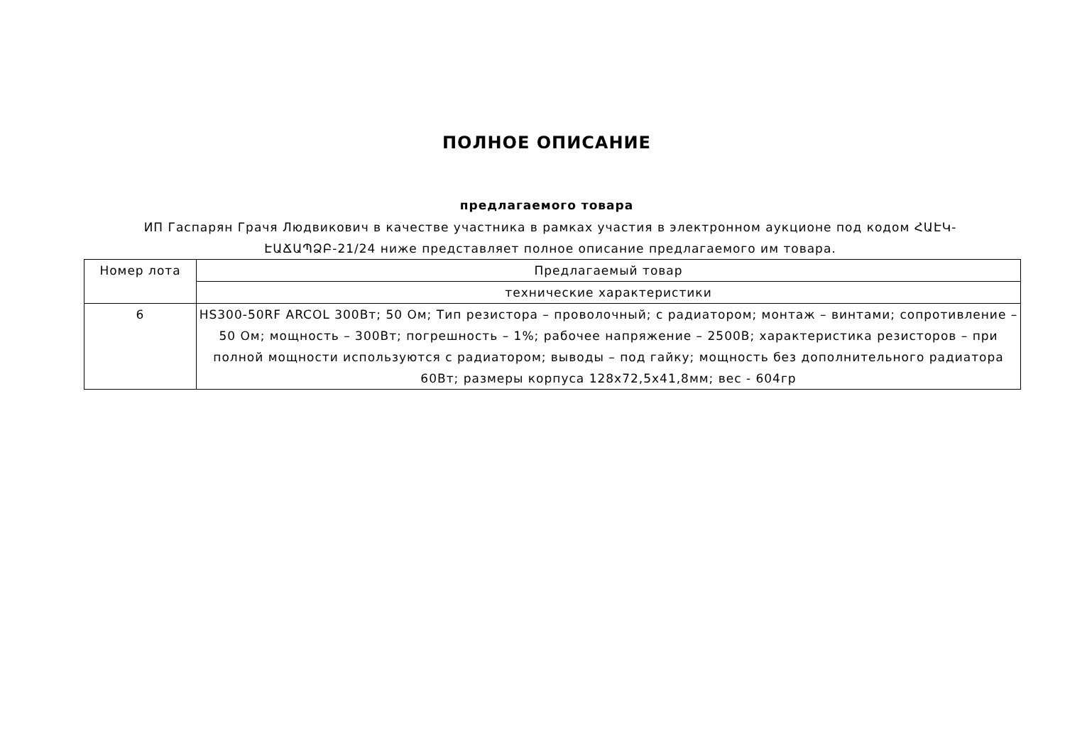ПОЛНОЕ ОПИСАНИЕ
предлагаемого товара
ИП Гаспарян Грачя Людвикович в качестве участника в рамках участия в электронном аукционе под кодом ՀԱԷԿ-ԷԱՃԱՊՁԲ-21/24 ниже представляет полное описание предлагаемого им товара.
| Номер лота | Предлагаемый товар |
| --- | --- |
| | технические характеристики |
| 6 | HS300-50RF ARCOL 300Вт; 50 Ом; Тип резистора – проволочный; с радиатором; монтаж – винтами; сопротивление – 50 Ом; мощность – 300Вт; погрешность – 1%; рабочее напряжение – 2500В; характеристика резисторов – при полной мощности используются с радиатором; выводы – под гайку; мощность без дополнительного радиатора 60Вт; размеры корпуса 128x72,5x41,8мм; вес - 604гр |